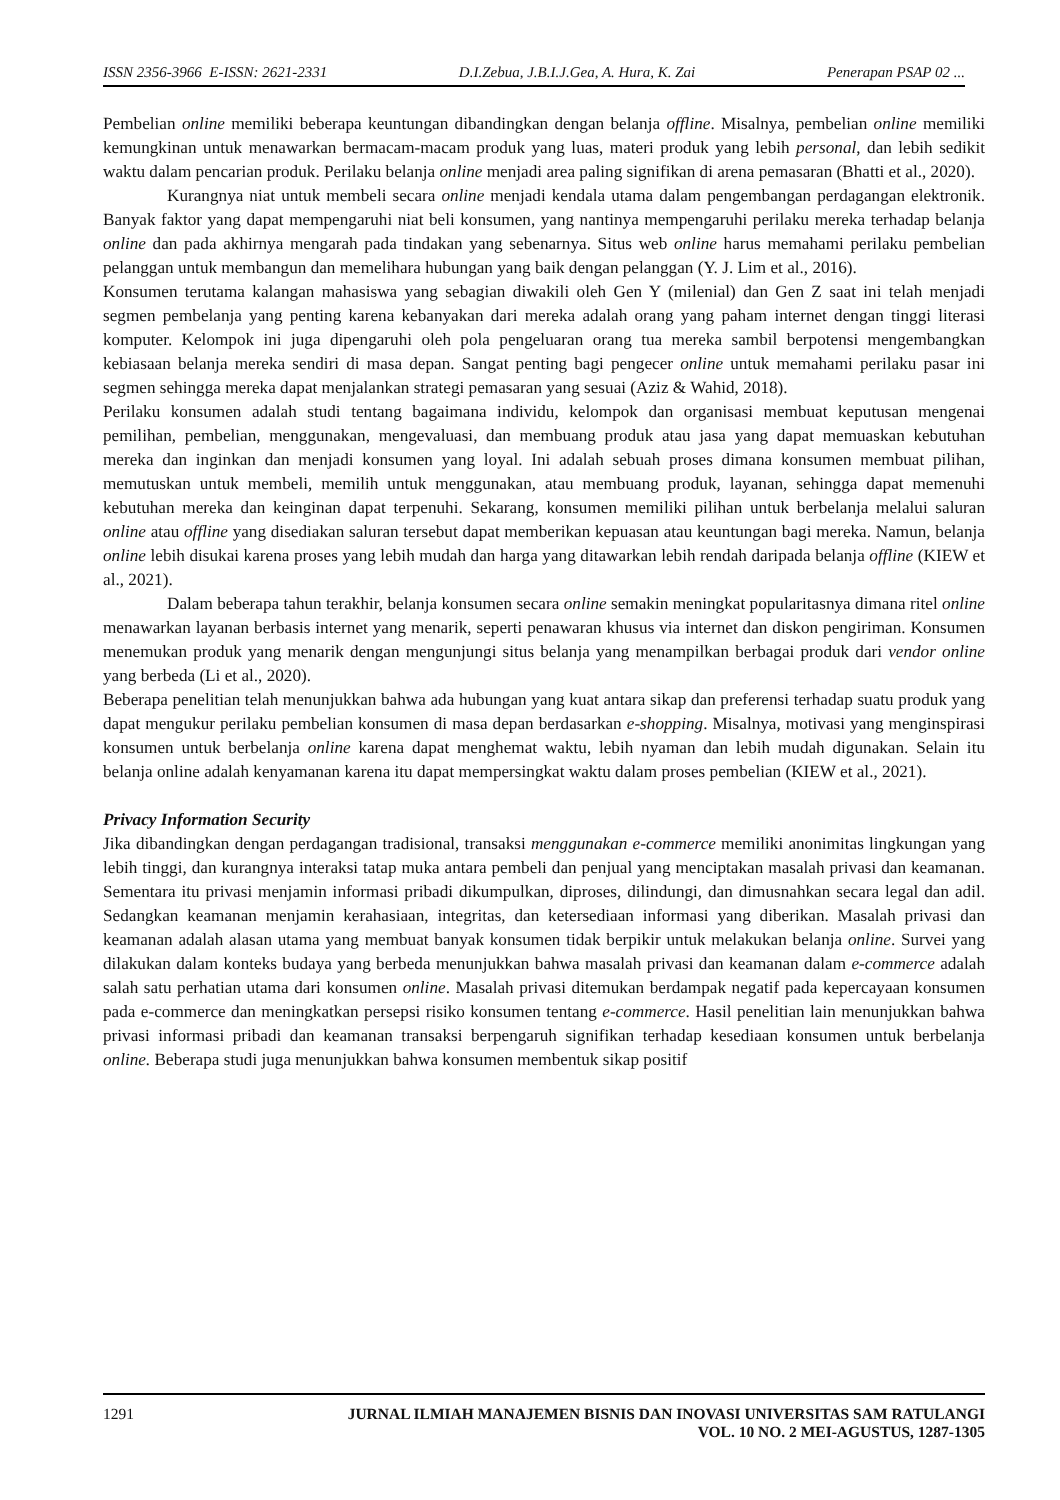ISSN 2356-3966 E-ISSN: 2621-2331 D.I.Zebua, J.B.I.J.Gea, A. Hura, K. Zai Penerapan PSAP 02 ...
Pembelian online memiliki beberapa keuntungan dibandingkan dengan belanja offline. Misalnya, pembelian online memiliki kemungkinan untuk menawarkan bermacam-macam produk yang luas, materi produk yang lebih personal, dan lebih sedikit waktu dalam pencarian produk. Perilaku belanja online menjadi area paling signifikan di arena pemasaran (Bhatti et al., 2020).
Kurangnya niat untuk membeli secara online menjadi kendala utama dalam pengembangan perdagangan elektronik. Banyak faktor yang dapat mempengaruhi niat beli konsumen, yang nantinya mempengaruhi perilaku mereka terhadap belanja online dan pada akhirnya mengarah pada tindakan yang sebenarnya. Situs web online harus memahami perilaku pembelian pelanggan untuk membangun dan memelihara hubungan yang baik dengan pelanggan (Y. J. Lim et al., 2016).
Konsumen terutama kalangan mahasiswa yang sebagian diwakili oleh Gen Y (milenial) dan Gen Z saat ini telah menjadi segmen pembelanja yang penting karena kebanyakan dari mereka adalah orang yang paham internet dengan tinggi literasi komputer. Kelompok ini juga dipengaruhi oleh pola pengeluaran orang tua mereka sambil berpotensi mengembangkan kebiasaan belanja mereka sendiri di masa depan. Sangat penting bagi pengecer online untuk memahami perilaku pasar ini segmen sehingga mereka dapat menjalankan strategi pemasaran yang sesuai (Aziz & Wahid, 2018).
Perilaku konsumen adalah studi tentang bagaimana individu, kelompok dan organisasi membuat keputusan mengenai pemilihan, pembelian, menggunakan, mengevaluasi, dan membuang produk atau jasa yang dapat memuaskan kebutuhan mereka dan inginkan dan menjadi konsumen yang loyal. Ini adalah sebuah proses dimana konsumen membuat pilihan, memutuskan untuk membeli, memilih untuk menggunakan, atau membuang produk, layanan, sehingga dapat memenuhi kebutuhan mereka dan keinginan dapat terpenuhi. Sekarang, konsumen memiliki pilihan untuk berbelanja melalui saluran online atau offline yang disediakan saluran tersebut dapat memberikan kepuasan atau keuntungan bagi mereka. Namun, belanja online lebih disukai karena proses yang lebih mudah dan harga yang ditawarkan lebih rendah daripada belanja offline (KIEW et al., 2021).
Dalam beberapa tahun terakhir, belanja konsumen secara online semakin meningkat popularitasnya dimana ritel online menawarkan layanan berbasis internet yang menarik, seperti penawaran khusus via internet dan diskon pengiriman. Konsumen menemukan produk yang menarik dengan mengunjungi situs belanja yang menampilkan berbagai produk dari vendor online yang berbeda (Li et al., 2020).
Beberapa penelitian telah menunjukkan bahwa ada hubungan yang kuat antara sikap dan preferensi terhadap suatu produk yang dapat mengukur perilaku pembelian konsumen di masa depan berdasarkan e-shopping. Misalnya, motivasi yang menginspirasi konsumen untuk berbelanja online karena dapat menghemat waktu, lebih nyaman dan lebih mudah digunakan. Selain itu belanja online adalah kenyamanan karena itu dapat mempersingkat waktu dalam proses pembelian (KIEW et al., 2021).
Privacy Information Security
Jika dibandingkan dengan perdagangan tradisional, transaksi menggunakan e-commerce memiliki anonimitas lingkungan yang lebih tinggi, dan kurangnya interaksi tatap muka antara pembeli dan penjual yang menciptakan masalah privasi dan keamanan. Sementara itu privasi menjamin informasi pribadi dikumpulkan, diproses, dilindungi, dan dimusnahkan secara legal dan adil. Sedangkan keamanan menjamin kerahasiaan, integritas, dan ketersediaan informasi yang diberikan. Masalah privasi dan keamanan adalah alasan utama yang membuat banyak konsumen tidak berpikir untuk melakukan belanja online. Survei yang dilakukan dalam konteks budaya yang berbeda menunjukkan bahwa masalah privasi dan keamanan dalam e-commerce adalah salah satu perhatian utama dari konsumen online. Masalah privasi ditemukan berdampak negatif pada kepercayaan konsumen pada e-commerce dan meningkatkan persepsi risiko konsumen tentang e-commerce. Hasil penelitian lain menunjukkan bahwa privasi informasi pribadi dan keamanan transaksi berpengaruh signifikan terhadap kesediaan konsumen untuk berbelanja online. Beberapa studi juga menunjukkan bahwa konsumen membentuk sikap positif
1291 JURNAL ILMIAH MANAJEMEN BISNIS DAN INOVASI UNIVERSITAS SAM RATULANGI
VOL. 10 NO. 2 MEI-AGUSTUS, 1287-1305